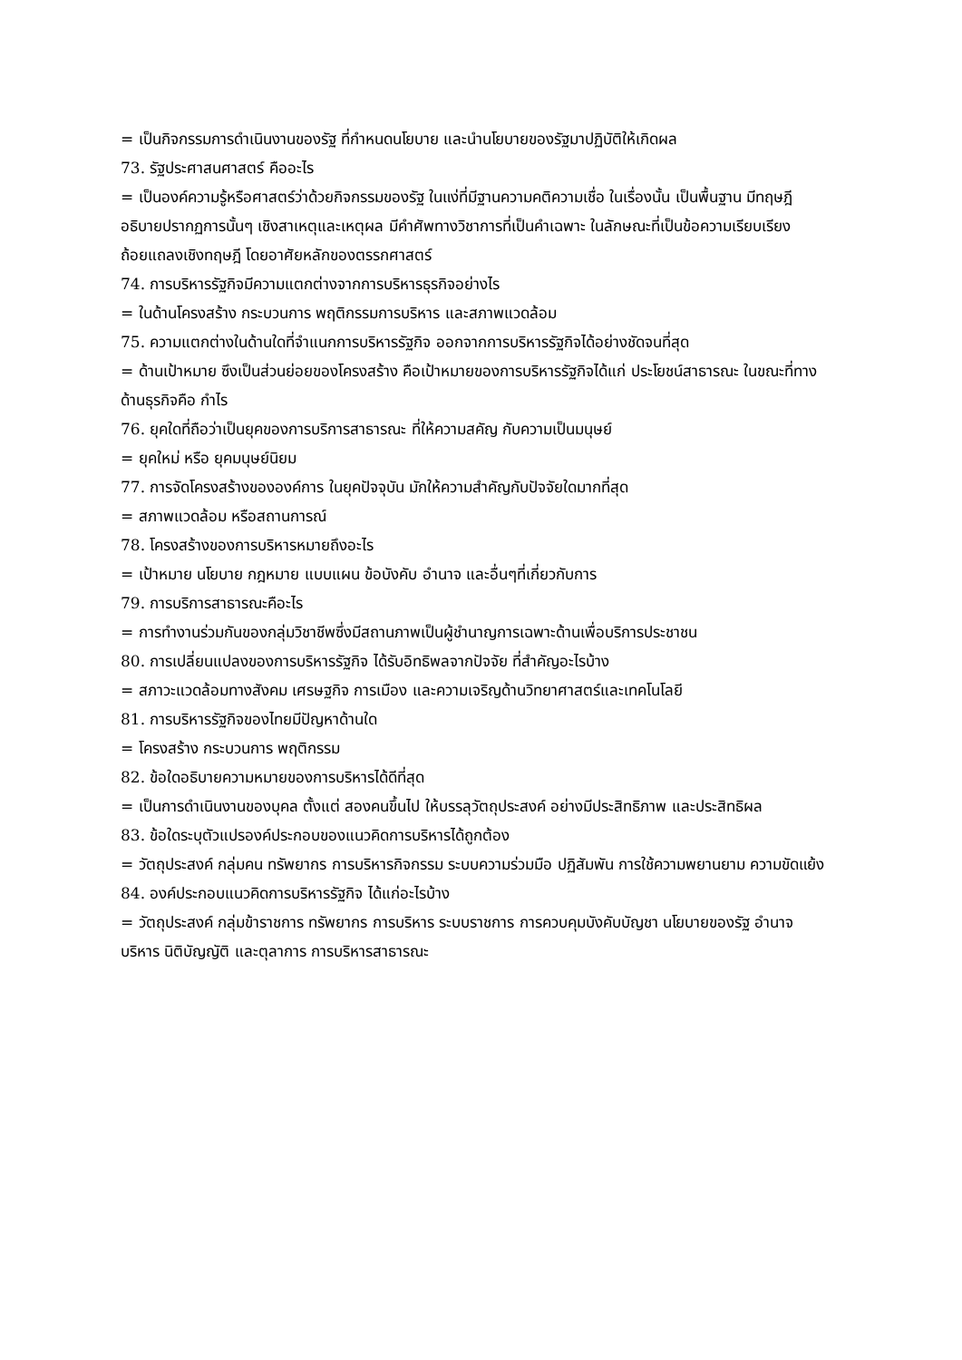= เป็นกิจกรรมการดำเนินงานของรัฐ ที่กำหนดนโยบาย และนำนโยบายของรัฐมาปฏิบัติให้เกิดผล
73. รัฐประศาสนศาสตร์ คืออะไร
= เป็นองค์ความรู้หรือศาสตร์ว่าด้วยกิจกรรมของรัฐ ในแง่ที่มีฐานความคติความเชื่อ ในเรื่องนั้น เป็นพื้นฐาน มีทฤษฎีอธิบายปรากฏการนั้นๆ เชิงสาเหตุและเหตุผล มีคำศัพทางวิชาการที่เป็นคำเฉพาะ ในลักษณะที่เป็นข้อความเรียบเรียงถ้อยแถลงเชิงทฤษฎี โดยอาศัยหลักของตรรกศาสตร์
74. การบริหารรัฐกิจมีความแตกต่างจากการบริหารธุรกิจอย่างไร
= ในด้านโครงสร้าง กระบวนการ พฤติกรรมการบริหาร และสภาพแวดล้อม
75. ความแตกต่างในด้านใดที่จำแนกการบริหารรัฐกิจ ออกจากการบริหารรัฐกิจได้อย่างชัดจนที่สุด
= ด้านเป้าหมาย ซึงเป็นส่วนย่อยของโครงสร้าง คือเป้าหมายของการบริหารรัฐกิจได้แก่ ประโยชน์สาธารณะ ในขณะที่ทางด้านธุรกิจคือ กำไร
76. ยุคใดที่ถือว่าเป็นยุคของการบริการสาธารณะ ที่ให้ความสคัญ กับความเป็นมนุษย์
= ยุคใหม่ หรือ ยุคมนุษย์นิยม
77. การจัดโครงสร้างขององค์การ ในยุคปัจจุบัน มักให้ความสำคัญกับปัจจัยใดมากที่สุด
= สภาพแวดล้อม หรือสถานการณ์
78. โครงสร้างของการบริหารหมายถึงอะไร
= เป้าหมาย นโยบาย กฎหมาย แบบแผน ข้อบังคับ อำนาจ และอื่นๆที่เกี่ยวกับการ
79. การบริการสาธารณะคือะไร
= การทำงานร่วมกันของกลุ่มวิชาชีพซึ่งมีสถานภาพเป็นผู้ชำนาญการเฉพาะด้านเพื่อบริการประชาชน
80. การเปลี่ยนแปลงของการบริหารรัฐกิจ ได้รับอิทธิพลจากปัจจัย ที่สำคัญอะไรบ้าง
= สภาวะแวดล้อมทางสังคม เศรษฐกิจ การเมือง และความเจริญด้านวิทยาศาสตร์และเทคโนโลยี
81. การบริหารรัฐกิจของไทยมีปัญหาด้านใด
= โครงสร้าง กระบวนการ พฤติกรรม
82. ข้อใดอธิบายความหมายของการบริหารได้ดีที่สุด
= เป็นการดำเนินงานของบุคล ตั้งแต่ สองคนขึ้นไป ให้บรรลุวัตถุประสงค์ อย่างมีประสิทธิภาพ และประสิทธิผล
83. ข้อใดระบุตัวแปรองค์ประกอบของแนวคิดการบริหารได้ถูกต้อง
= วัตถุประสงค์ กลุ่มคน ทรัพยากร การบริหารกิจกรรม ระบบความร่วมมือ ปฏิสัมพัน การใช้ความพยานยาม ความขัดแย้ง
84. องค์ประกอบแนวคิดการบริหารรัฐกิจ ได้แก่อะไรบ้าง
= วัตถุประสงค์ กลุ่มข้าราชการ ทรัพยากร การบริหาร ระบบราชการ การควบคุมบังคับบัญชา นโยบายของรัฐ อำนาจบริหาร นิติบัญญัติ และตุลาการ การบริหารสาธารณะ